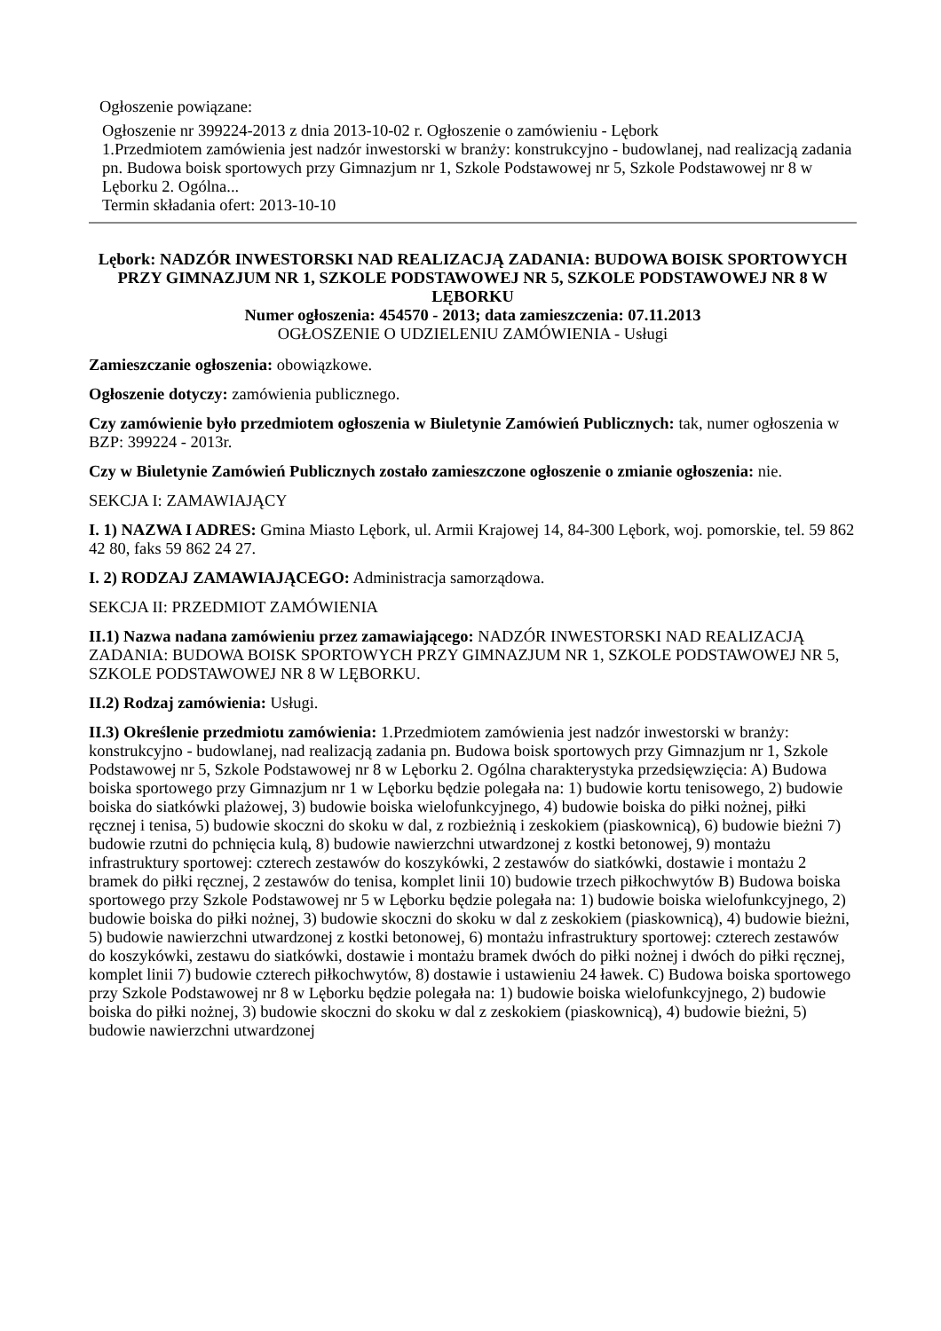Ogłoszenie powiązane:
Ogłoszenie nr 399224-2013 z dnia 2013-10-02 r. Ogłoszenie o zamówieniu - Lębork
1.Przedmiotem zamówienia jest nadzór inwestorski w branży: konstrukcyjno - budowlanej, nad realizacją zadania pn. Budowa boisk sportowych przy Gimnazjum nr 1, Szkole Podstawowej nr 5, Szkole Podstawowej nr 8 w Lęborku 2. Ogólna...
Termin składania ofert: 2013-10-10
Lębork: NADZÓR INWESTORSKI NAD REALIZACJĄ ZADANIA: BUDOWA BOISK SPORTOWYCH PRZY GIMNAZJUM NR 1, SZKOLE PODSTAWOWEJ NR 5, SZKOLE PODSTAWOWEJ NR 8 W LĘBORKU
Numer ogłoszenia: 454570 - 2013; data zamieszczenia: 07.11.2013
OGŁOSZENIE O UDZIELENIU ZAMÓWIENIA - Usługi
Zamieszczanie ogłoszenia: obowiązkowe.
Ogłoszenie dotyczy: zamówienia publicznego.
Czy zamówienie było przedmiotem ogłoszenia w Biuletynie Zamówień Publicznych: tak, numer ogłoszenia w BZP: 399224 - 2013r.
Czy w Biuletynie Zamówień Publicznych zostało zamieszczone ogłoszenie o zmianie ogłoszenia: nie.
SEKCJA I: ZAMAWIAJĄCY
I. 1) NAZWA I ADRES: Gmina Miasto Lębork, ul. Armii Krajowej 14, 84-300 Lębork, woj. pomorskie, tel. 59 862 42 80, faks 59 862 24 27.
I. 2) RODZAJ ZAMAWIAJĄCEGO: Administracja samorządowa.
SEKCJA II: PRZEDMIOT ZAMÓWIENIA
II.1) Nazwa nadana zamówieniu przez zamawiającego: NADZÓR INWESTORSKI NAD REALIZACJĄ ZADANIA: BUDOWA BOISK SPORTOWYCH PRZY GIMNAZJUM NR 1, SZKOLE PODSTAWOWEJ NR 5, SZKOLE PODSTAWOWEJ NR 8 W LĘBORKU.
II.2) Rodzaj zamówienia: Usługi.
II.3) Określenie przedmiotu zamówienia: 1.Przedmiotem zamówienia jest nadzór inwestorski w branży: konstrukcyjno - budowlanej, nad realizacją zadania pn. Budowa boisk sportowych przy Gimnazjum nr 1, Szkole Podstawowej nr 5, Szkole Podstawowej nr 8 w Lęborku 2. Ogólna charakterystyka przedsięwzięcia: A) Budowa boiska sportowego przy Gimnazjum nr 1 w Lęborku będzie polegała na: 1) budowie kortu tenisowego, 2) budowie boiska do siatkówki plażowej, 3) budowie boiska wielofunkcyjnego, 4) budowie boiska do piłki nożnej, piłki ręcznej i tenisa, 5) budowie skoczni do skoku w dal, z rozbieżnią i zeskokiem (piaskownicą), 6) budowie bieżni 7) budowie rzutni do pchnięcia kulą, 8) budowie nawierzchni utwardzonej z kostki betonowej, 9) montażu infrastruktury sportowej: czterech zestawów do koszykówki, 2 zestawów do siatkówki, dostawie i montażu 2 bramek do piłki ręcznej, 2 zestawów do tenisa, komplet linii 10) budowie trzech piłkochwytów B) Budowa boiska sportowego przy Szkole Podstawowej nr 5 w Lęborku będzie polegała na: 1) budowie boiska wielofunkcyjnego, 2) budowie boiska do piłki nożnej, 3) budowie skoczni do skoku w dal z zeskokiem (piaskownicą), 4) budowie bieżni, 5) budowie nawierzchni utwardzonej z kostki betonowej, 6) montażu infrastruktury sportowej: czterech zestawów do koszykówki, zestawu do siatkówki, dostawie i montażu bramek dwóch do piłki nożnej i dwóch do piłki ręcznej, komplet linii 7) budowie czterech piłkochwytów, 8) dostawie i ustawieniu 24 ławek. C) Budowa boiska sportowego przy Szkole Podstawowej nr 8 w Lęborku będzie polegała na: 1) budowie boiska wielofunkcyjnego, 2) budowie boiska do piłki nożnej, 3) budowie skoczni do skoku w dal z zeskokiem (piaskownicą), 4) budowie bieżni, 5) budowie nawierzchni utwardzonej